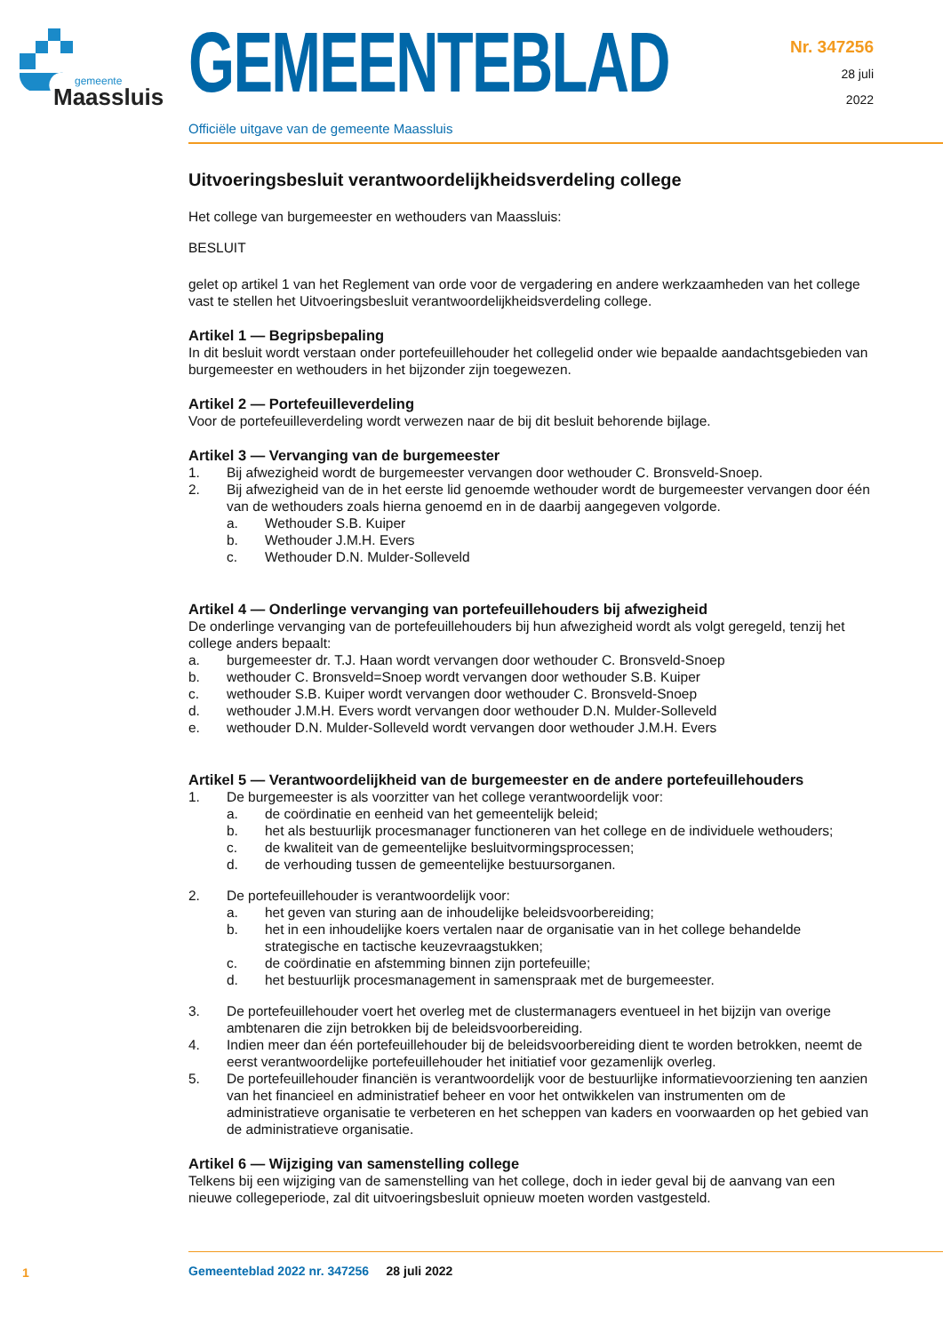gemeente
Maassluis
GEMEENTEBLAD
Officiële uitgave van de gemeente Maassluis
Nr. 347256
28 juli
2022
Uitvoeringsbesluit verantwoordelijkheidsverdeling college
Het college van burgemeester en wethouders van Maassluis:
BESLUIT
gelet op artikel 1 van het Reglement van orde voor de vergadering en andere werkzaamheden van het college vast te stellen het Uitvoeringsbesluit verantwoordelijkheidsverdeling college.
Artikel 1 — Begripsbepaling
In dit besluit wordt verstaan onder portefeuillehouder het collegelid onder wie bepaalde aandachtsgebieden van burgemeester en wethouders in het bijzonder zijn toegewezen.
Artikel 2 — Portefeuilleverdeling
Voor de portefeuilleverdeling wordt verwezen naar de bij dit besluit behorende bijlage.
Artikel 3 — Vervanging van de burgemeester
1. Bij afwezigheid wordt de burgemeester vervangen door wethouder C. Bronsveld-Snoep.
2. Bij afwezigheid van de in het eerste lid genoemde wethouder wordt de burgemeester vervangen door één van de wethouders zoals hierna genoemd en in de daarbij aangegeven volgorde.
a. Wethouder S.B. Kuiper
b. Wethouder J.M.H. Evers
c. Wethouder D.N. Mulder-Solleveld
Artikel 4 — Onderlinge vervanging van portefeuillehouders bij afwezigheid
De onderlinge vervanging van de portefeuillehouders bij hun afwezigheid wordt als volgt geregeld, tenzij het college anders bepaalt:
a. burgemeester dr. T.J. Haan wordt vervangen door wethouder C. Bronsveld-Snoep
b. wethouder C. Bronsveld=Snoep wordt vervangen door wethouder S.B. Kuiper
c. wethouder S.B. Kuiper wordt vervangen door wethouder C. Bronsveld-Snoep
d. wethouder J.M.H. Evers wordt vervangen door wethouder D.N. Mulder-Solleveld
e. wethouder D.N. Mulder-Solleveld wordt vervangen door wethouder J.M.H. Evers
Artikel 5 — Verantwoordelijkheid van de burgemeester en de andere portefeuillehouders
1. De burgemeester is als voorzitter van het college verantwoordelijk voor:
a. de coördinatie en eenheid van het gemeentelijk beleid;
b. het als bestuurlijk procesmanager functioneren van het college en de individuele wethouders;
c. de kwaliteit van de gemeentelijke besluitvormingsprocessen;
d. de verhouding tussen de gemeentelijke bestuursorganen.
2. De portefeuillehouder is verantwoordelijk voor:
a. het geven van sturing aan de inhoudelijke beleidsvoorbereiding;
b. het in een inhoudelijke koers vertalen naar de organisatie van in het college behandelde strategische en tactische keuzevraagstukken;
c. de coördinatie en afstemming binnen zijn portefeuille;
d. het bestuurlijk procesmanagement in samenspraak met de burgemeester.
3. De portefeuillehouder voert het overleg met de clustermanagers eventueel in het bijzijn van overige ambtenaren die zijn betrokken bij de beleidsvoorbereiding.
4. Indien meer dan één portefeuillehouder bij de beleidsvoorbereiding dient te worden betrokken, neemt de eerst verantwoordelijke portefeuillehouder het initiatief voor gezamenlijk overleg.
5. De portefeuillehouder financiën is verantwoordelijk voor de bestuurlijke informatievoorziening ten aanzien van het financieel en administratief beheer en voor het ontwikkelen van instrumenten om de administratieve organisatie te verbeteren en het scheppen van kaders en voorwaarden op het gebied van de administratieve organisatie.
Artikel 6 — Wijziging van samenstelling college
Telkens bij een wijziging van de samenstelling van het college, doch in ieder geval bij de aanvang van een nieuwe collegeperiode, zal dit uitvoeringsbesluit opnieuw moeten worden vastgesteld.
1
Gemeenteblad 2022 nr. 347256 28 juli 2022